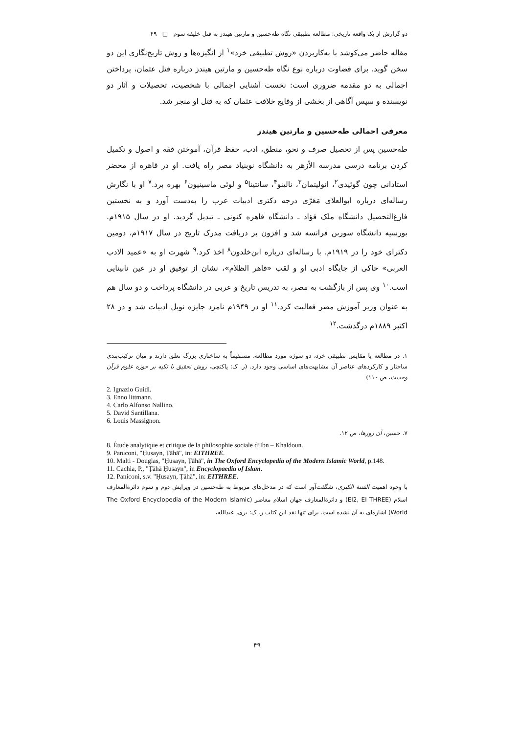دو گزارش از یک واقعه تاریخی: مطالعه تطبیقی نگاه طه‌حسین و مارتین هیندز به قتل خلیفه سوم □ ۴۹
مقاله حاضر می‌کوشد با به‌کاربردن «روش تطبیقی خرد»<sup>۱</sup> از انگیزه‌ها و روش تاریخ‌نگاری این دو سخن گوید. برای قضاوت درباره نوع نگاه طه‌حسین و مارتین هیندز درباره قتل عثمان، پرداختن اجمالی به دو مقدمه ضروری است: نخست آشنایی اجمالی با شخصیت، تحصیلات و آثار دو نویسنده و سپس آگاهی از بخشی از وقایع خلافت عثمان که به قتل او منجر شد.
معرفی اجمالی طه‌حسین و مارتین هیندز
طه‌حسین پس از تحصیل صرف و نحو، منطق، ادب، حفظ قرآن، آموختن فقه و اصول و تکمیل کردن برنامه درسی مدرسه الأزهر به دانشگاه نوبنیاد مصر راه یافت. او در قاهره از محضر استادانی چون گوئیدی<sup>۲</sup>، انولیتمان<sup>۳</sup>، نالینو<sup>۴</sup>، سانتینا<sup>۵</sup> و لوئی ماسینیون<sup>۶</sup> بهره برد.<sup>۷</sup> او با نگارش رساله‌ای درباره ابوالعلای مَعَرّی درجه دکتری ادبیات عرب را به‌دست آورد و به نخستین فارغ‌التحصیل دانشگاه ملک فؤاد ـ دانشگاه قاهره کنونی ـ تبدیل گردید. او در سال ۱۹۱۵م. بورسیه دانشگاه سوربن فرانسه شد و افزون بر دریافت مدرک تاریخ در سال ۱۹۱۷م، دومین دکترای خود را در ۱۹۱۹م. با رساله‌ای درباره ابن‌خلدون<sup>۸</sup> اخذ کرد.<sup>۹</sup> شهرت او به «عمید الادب العربی» حاکی از جایگاه ادبی او و لقب «قاهر الظلام»، نشان از توفیق او در عین نابینایی است.<sup>۱۰</sup> وی پس از بازگشت به مصر، به تدریس تاریخ و عربی در دانشگاه پرداخت و دو سال هم به عنوان وزیر آموزش مصر فعالیت کرد.<sup>۱۱</sup> او در ۱۹۴۹م نامزد جایزه نوبل ادبیات شد و در ۲۸ اکتبر ۱۸۸۹م درگذشت.<sup>۱۲</sup>
۱. در مطالعه یا مقایس تطبیقی خرد، دو سوژه مورد مطالعه، مستقیماً به ساختاری بزرگ تعلق دارند و میان ترکیب‌بندی ساختار و کارکردهای عناصر آن مشابهت‌های اساسی وجود دارد. (ر. ک: پاکتچی، روش تحقیق با تکیه بر حوزه علوم قرآن وحدیث، ص ۱۱۰)
2. Ignazio Guidi.
3. Enno littmann.
4. Carlo Alfonso Nallino.
5. David Santillana.
6. Louis Massignon.
۷. حسین، آن روزها، ص ۱۲.
8. Étude analytique et critique de la philosophie sociale d’Ibn – Khaldoun.
9. Paniconi, "Ḥusayn, Ṭāhā", in: EITHREE.
10. Malti - Douglas, "Ḥusayn, Ṭāhā", in The Oxford Encyclopedia of the Modern Islamic World, p.148.
11. Cachia, P., "Ṭāhā Ḥusayn", in Encyclopaedia of Islam.
12. Paniconi, s.v. "Ḥusayn, Ṭāhā", in: EITHREE.
با وجود اهمیت الفتنة الکبری، شگفت‌آور است که در مدخل‌های مربوط به طه‌حسین در ویرایش دوم و سوم دائرةالمعارف اسلام (EI2, EI THREE) و دائرةالمعارف جهان اسلام معاصر (The Oxford Encyclopedia of the Modern Islamic World) اشاره‌ای به آن نشده است. برای تنها نقد این کتاب ر. ک: بری، عبدالله،
۴۹